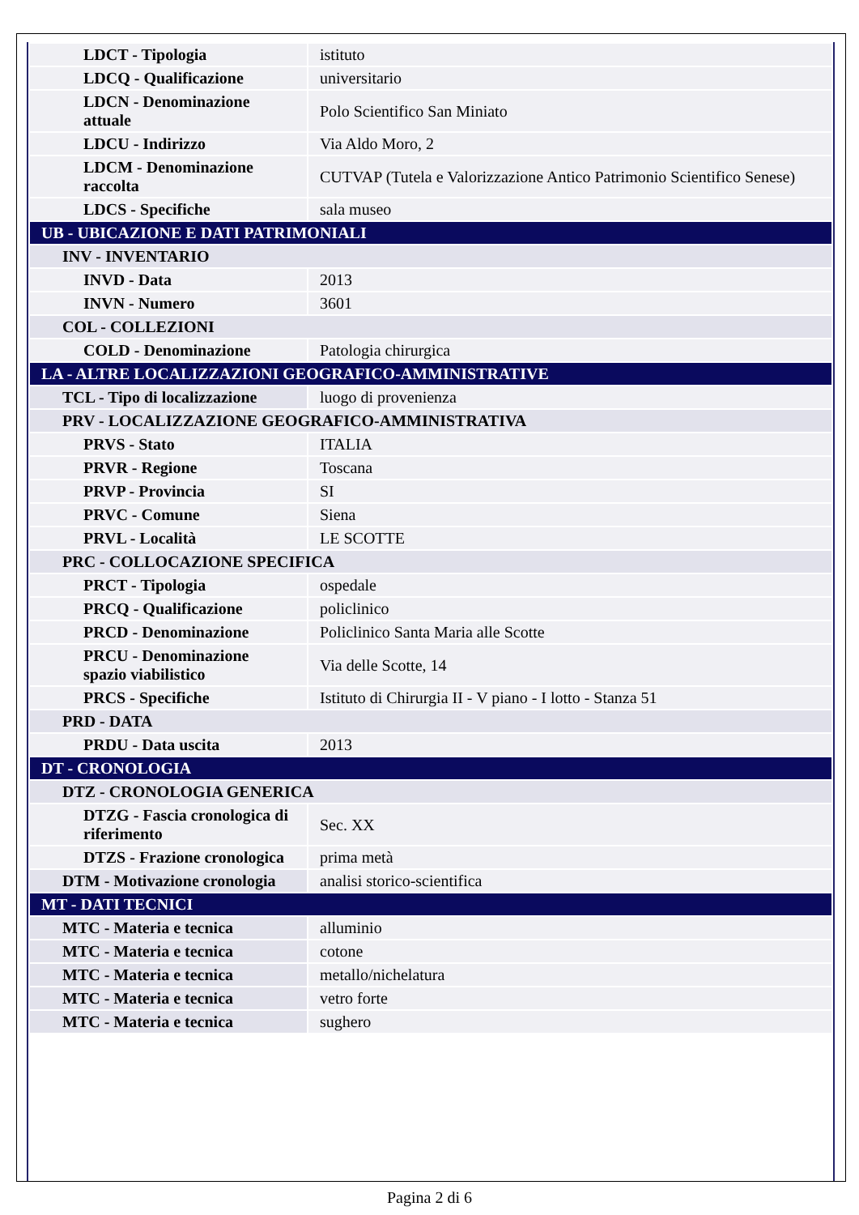| LDCT - Tipologia | istituto |
| LDCQ - Qualificazione | universitario |
| LDCN - Denominazione attuale | Polo Scientifico San Miniato |
| LDCU - Indirizzo | Via Aldo Moro, 2 |
| LDCM - Denominazione raccolta | CUTVAP (Tutela e Valorizzazione Antico Patrimonio Scientifico Senese) |
| LDCS - Specifiche | sala museo |
| UB - UBICAZIONE E DATI PATRIMONIALI | |
| INV - INVENTARIO | |
| INVD - Data | 2013 |
| INVN - Numero | 3601 |
| COL - COLLEZIONI | |
| COLD - Denominazione | Patologia chirurgica |
| LA - ALTRE LOCALIZZAZIONI GEOGRAFICO-AMMINISTRATIVE | |
| TCL - Tipo di localizzazione | luogo di provenienza |
| PRV - LOCALIZZAZIONE GEOGRAFICO-AMMINISTRATIVA | |
| PRVS - Stato | ITALIA |
| PRVR - Regione | Toscana |
| PRVP - Provincia | SI |
| PRVC - Comune | Siena |
| PRVL - Località | LE SCOTTE |
| PRC - COLLOCAZIONE SPECIFICA | |
| PRCT - Tipologia | ospedale |
| PRCQ - Qualificazione | policlinico |
| PRCD - Denominazione | Policlinico Santa Maria alle Scotte |
| PRCU - Denominazione spazio viabilistico | Via delle Scotte, 14 |
| PRCS - Specifiche | Istituto di Chirurgia II - V piano - I lotto - Stanza 51 |
| PRD - DATA | |
| PRDU - Data uscita | 2013 |
| DT - CRONOLOGIA | |
| DTZ - CRONOLOGIA GENERICA | |
| DTZG - Fascia cronologica di riferimento | Sec. XX |
| DTZS - Frazione cronologica | prima metà |
| DTM - Motivazione cronologia | analisi storico-scientifica |
| MT - DATI TECNICI | |
| MTC - Materia e tecnica | alluminio |
| MTC - Materia e tecnica | cotone |
| MTC - Materia e tecnica | metallo/nichelatura |
| MTC - Materia e tecnica | vetro forte |
| MTC - Materia e tecnica | sughero |
Pagina 2 di 6